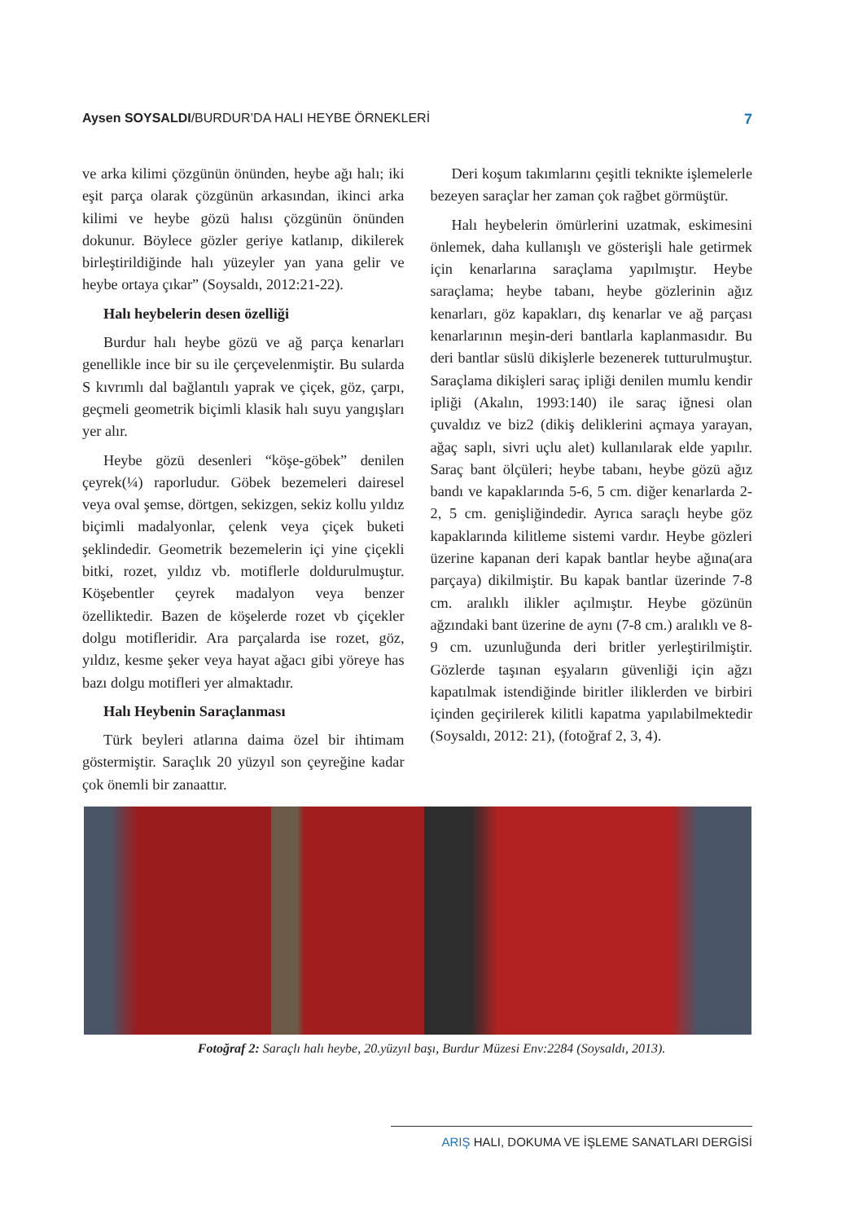Aysen SOYSALDI/BURDUR’DA HALI HEYBE ÖRNEKLERİ
7
ve arka kilimi çözgünün önünden, heybe ağı halı; iki eşit parça olarak çözgünün arkasından, ikinci arka kilimi ve heybe gözü halısı çözgünün önünden dokunur. Böylece gözler geriye katlanıp, dikilerek birleştirildiğinde halı yüzeyler yan yana gelir ve heybe ortaya çıkar” (Soysaldı, 2012:21-22).
Halı heybelerin desen özelliği
Burdur halı heybe gözü ve ağ parça kenarları genellikle ince bir su ile çerçevelenmiştir. Bu sularda S kıvrımlı dal bağlantılı yaprak ve çiçek, göz, çarpı, geçmeli geometrik biçimli klasik halı suyu yangışları yer alır.
Heybe gözü desenleri “köşe-göbek” denilen çeyrek(¼) raporludur. Göbek bezemeleri dairesel veya oval şemse, dörtgen, sekizgen, sekiz kollu yıldız biçimli madalyonlar, çelenk veya çiçek buketi şeklindedir. Geometrik bezemelerin içi yine çiçekli bitki, rozet, yıldız vb. motiflerle doldurulmuştur. Köşebentler çeyrek madalyon veya benzer özelliktedir. Bazen de köşelerde rozet vb çiçekler dolgu motifleridir. Ara parçalarda ise rozet, göz, yıldız, kesme şeker veya hayat ağacı gibi yöreye has bazı dolgu motifleri yer almaktadır.
Halı Heybenin Saraçlanması
Türk beyleri atlarına daima özel bir ihtimam göstermiştir. Saraçlık 20 yüzyıl son çeyreğine kadar çok önemli bir zanaattır.
Deri koşum takımlarını çeşitli teknikte işlemelerle bezeyen saraçlar her zaman çok rağbet görmüştür.
Halı heybelerin ömürlerini uzatmak, eskimesini önlemek, daha kullanışlı ve gösterişli hale getirmek için kenarlarına saraçlama yapılmıştır. Heybe saraçlama; heybe tabanı, heybe gözlerinin ağız kenarları, göz kapakları, dış kenarlar ve ağ parçası kenarlarının meşin-deri bantlarla kaplanmasıdır. Bu deri bantlar süslü dikişlerle bezenerek tutturulmuştur. Saraçlama dikişleri saraç ipliği denilen mumlu kendir ipliği (Akalın, 1993:140) ile saraç iğnesi olan çuvaldız ve biz2 (dikiş deliklerini açmaya yarayan, ağaç saplı, sivri uçlu alet) kullanılarak elde yapılır. Saraç bant ölçüleri; heybe tabanı, heybe gözü ağız bandı ve kapaklarında 5-6, 5 cm. diğer kenarlarda 2-2, 5 cm. genişliğindedir. Ayrıca saraçlı heybe göz kapaklarında kilitleme sistemi vardır. Heybe gözleri üzerine kapanan deri kapak bantlar heybe ağına(ara parçaya) dikilmiştir. Bu kapak bantlar üzerinde 7-8 cm. aralıklı ilikler açılmıştır. Heybe gözünün ağzındaki bant üzerine de aynı (7-8 cm.) aralıklı ve 8-9 cm. uzunluğunda deri britler yerleştirilmiştir. Gözlerde taşınan eşyaların güvenliği için ağzı kapatılmak istendiğinde biritler iliklerden ve birbiri içinden geçirilerek kilitli kapatma yapılabilmektedir (Soysaldı, 2012: 21), (fotoğraf 2, 3, 4).
Fotoğraf 2: Saraçlı halı heybe, 20.yüzyıl başı, Burdur Müzesi Env:2284 (Soysaldı, 2013).
ARIŞ HALI, DOKUMA VE İŞLEME SANATLARI DERGİSİ